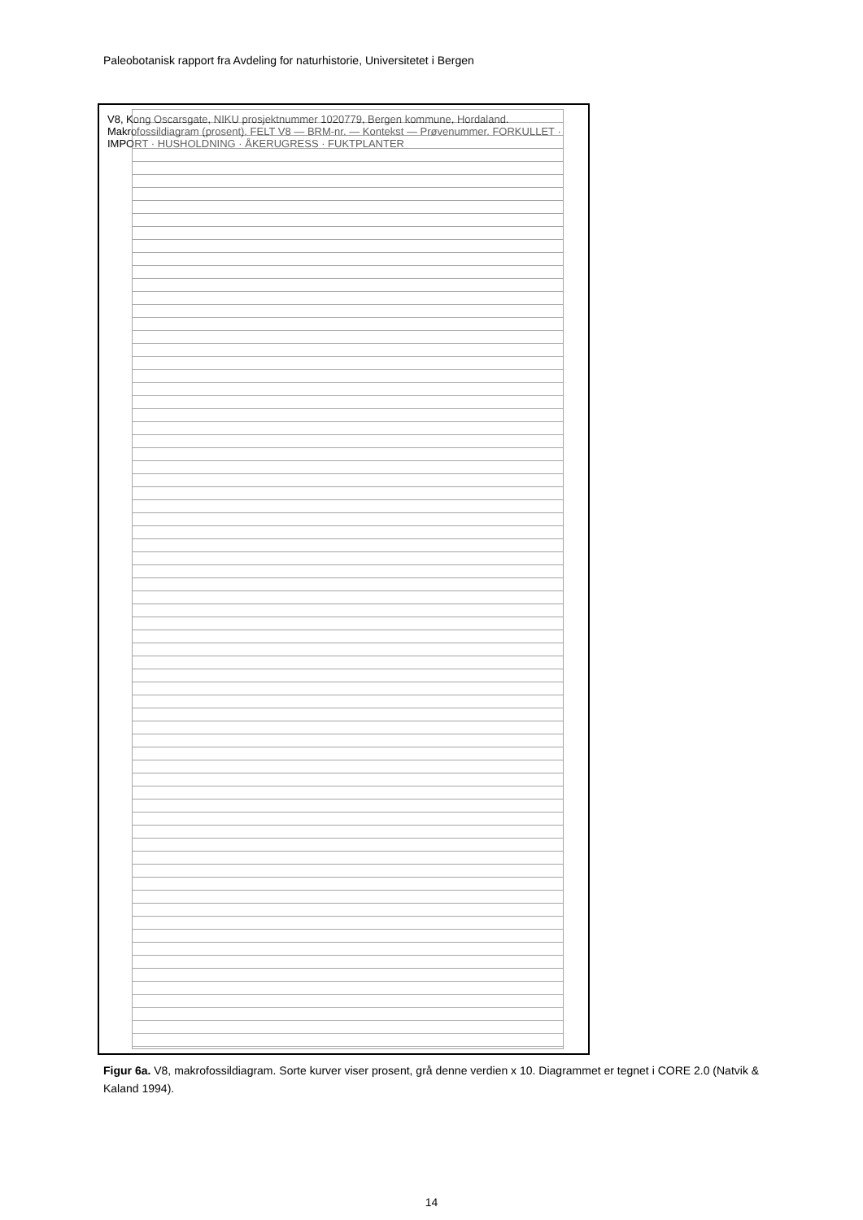Paleobotanisk rapport fra Avdeling for naturhistorie, Universitetet i Bergen
V8, Kong Oscarsgate, NIKU prosjektnummer 1020779, Bergen kommune, Hordaland. Makrofossildiagram (prosent). FELT V8 — BRM-nr. — Kontekst — Prøvenummer. FORKULLET · IMPORT · HUSHOLDNING · ÅKERUGRESS · FUKTPLANTER
Figur 6a. V8, makrofossildiagram. Sorte kurver viser prosent, grå denne verdien x 10. Diagrammet er tegnet i CORE 2.0 (Natvik & Kaland 1994).
14